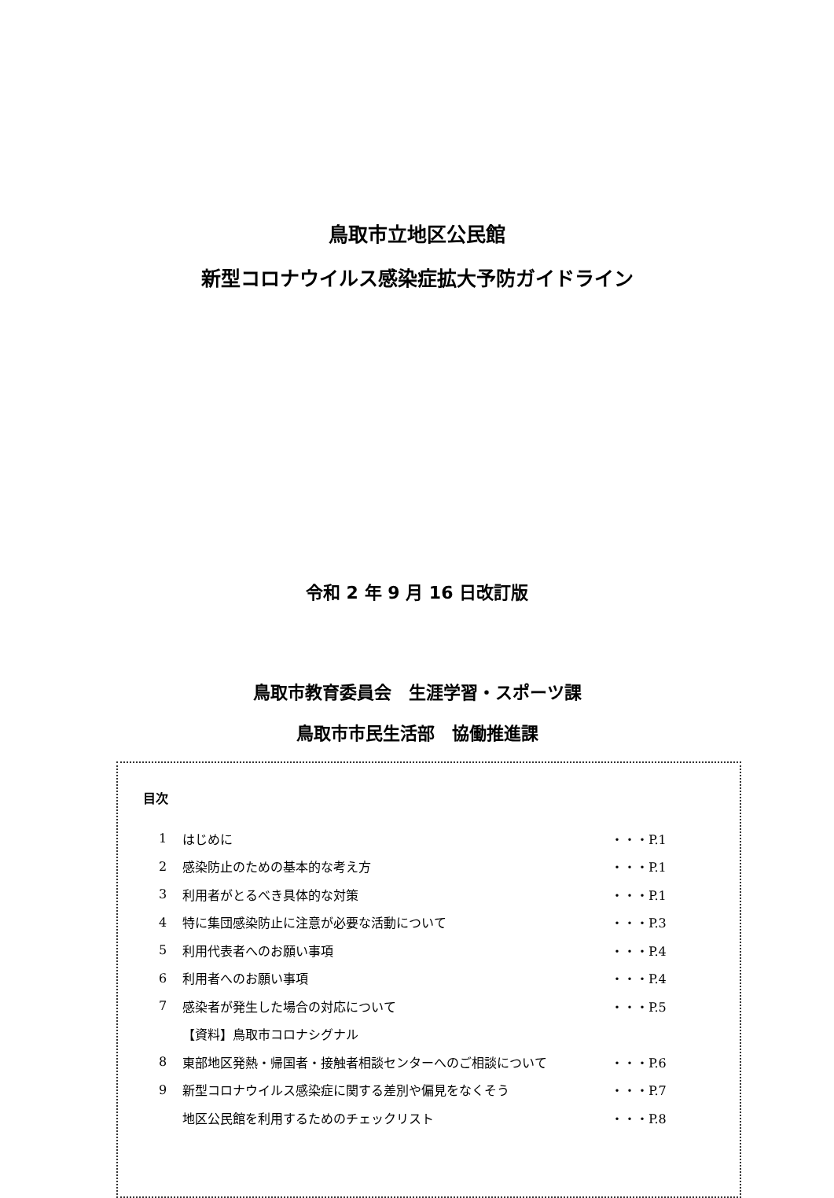鳥取市立地区公民館
新型コロナウイルス感染症拡大予防ガイドライン
令和 2 年 9 月 16 日改訂版
鳥取市教育委員会　生涯学習・スポーツ課
鳥取市市民生活部　協働推進課
目次
| 1 | はじめに | ・・・P.1 |
| 2 | 感染防止のための基本的な考え方 | ・・・P.1 |
| 3 | 利用者がとるべき具体的な対策 | ・・・P.1 |
| 4 | 特に集団感染防止に注意が必要な活動について | ・・・P.3 |
| 5 | 利用代表者へのお願い事項 | ・・・P.4 |
| 6 | 利用者へのお願い事項 | ・・・P.4 |
| 7 | 感染者が発生した場合の対応について | ・・・P.5 |
| | 【資料】鳥取市コロナシグナル | |
| 8 | 東部地区発熱・帰国者・接触者相談センターへのご相談について | ・・・P.6 |
| 9 | 新型コロナウイルス感染症に関する差別や偏見をなくそう | ・・・P.7 |
| | 地区公民館を利用するためのチェックリスト | ・・・P.8 |